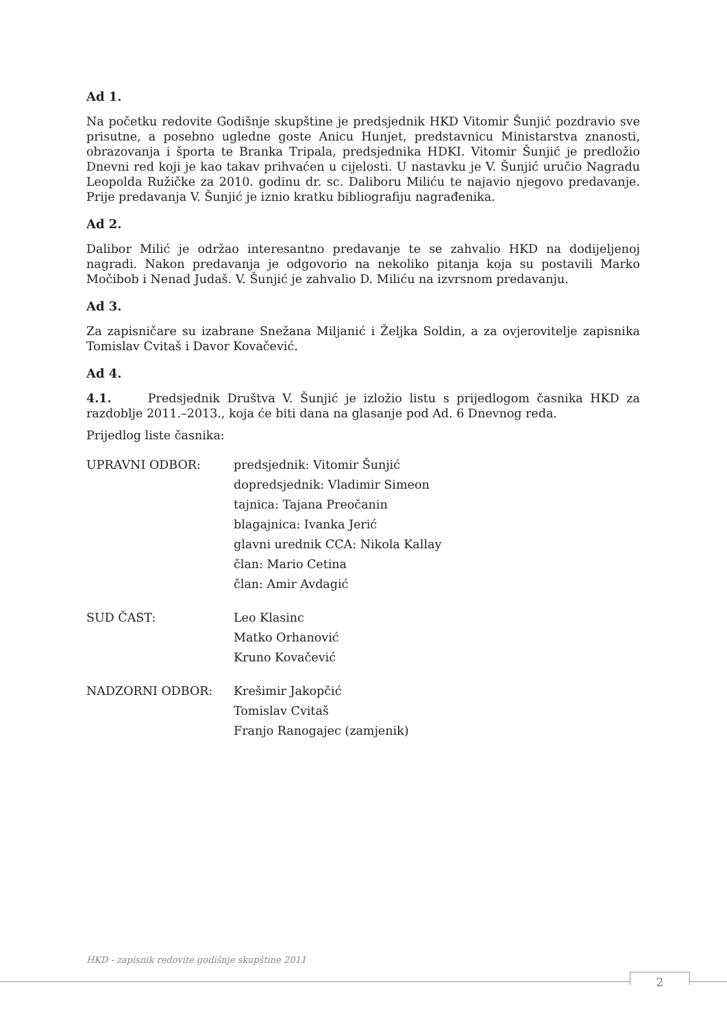Ad 1.
Na početku redovite Godišnje skupštine je predsjednik HKD Vitomir Šunjić pozdravio sve prisutne, a posebno ugledne goste Anicu Hunjet, predstavnicu Ministarstva znanosti, obrazovanja i športa te Branka Tripala, predsjednika HDKI. Vitomir Šunjić je predložio Dnevni red koji je kao takav prihvaćen u cijelosti. U nastavku je V. Šunjić uručio Nagradu Leopolda Ružičke za 2010. godinu dr. sc. Daliboru Miliću te najavio njegovo predavanje. Prije predavanja V. Šunjić je iznio kratku bibliografiju nagrađenika.
Ad 2.
Dalibor Milić je održao interesantno predavanje te se zahvalio HKD na dodijeljenoj nagradi. Nakon predavanja je odgovorio na nekoliko pitanja koja su postavili Marko Močibob i Nenad Judaš. V. Šunjić je zahvalio D. Miliću na izvrsnom predavanju.
Ad 3.
Za zapisničare su izabrane Snežana Miljanić i Željka Soldin, a za ovjerovitelje zapisnika Tomislav Cvitaš i Davor Kovačević.
Ad 4.
4.1. Predsjednik Društva V. Šunjić je izložio listu s prijedlogom časnika HKD za razdoblje 2011.–2013., koja će biti dana na glasanje pod Ad. 6 Dnevnog reda.
Prijedlog liste časnika:
| UPRAVNI ODBOR: | predsjednik: Vitomir Šunjić dopredsjednik: Vladimir Simeon tajnica: Tajana Preočanin blagajnica: Ivanka Jerić glavni urednik CCA: Nikola Kallay član: Mario Cetina član: Amir Avdagić |
| SUD ČAST: | Leo Klasinc Matko Orhanović Kruno Kovačević |
| NADZORNI ODBOR: | Krešimir Jakopčić Tomislav Cvitaš Franjo Ranogajec (zamjenik) |
HKD - zapisnik redovite godišnje skupštine 2011
2